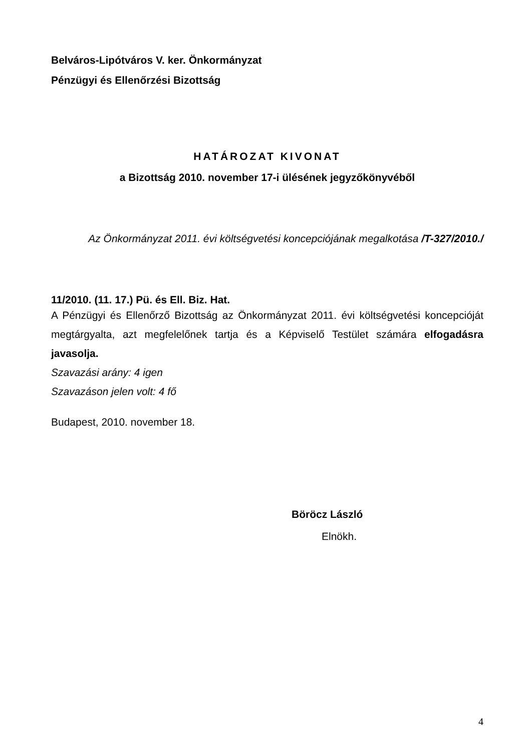Belváros-Lipótváros V. ker. Önkormányzat
Pénzügyi és Ellenőrzési Bizottság
HATÁROZAT KIVONAT
a Bizottság 2010. november 17-i ülésének jegyzőkönyvéből
Az Önkormányzat 2011. évi költségvetési koncepciójának megalkotása /T-327/2010./
11/2010. (11. 17.) Pü. és Ell. Biz. Hat.
A Pénzügyi és Ellenőrző Bizottság az Önkormányzat 2011. évi költségvetési koncepcióját megtárgyalta, azt megfelelőnek tartja és a Képviselő Testület számára elfogadásra javasolja.
Szavazási arány: 4 igen
Szavazáson jelen volt: 4 fő
Budapest, 2010. november 18.
Böröcz László
Elnökh.
4